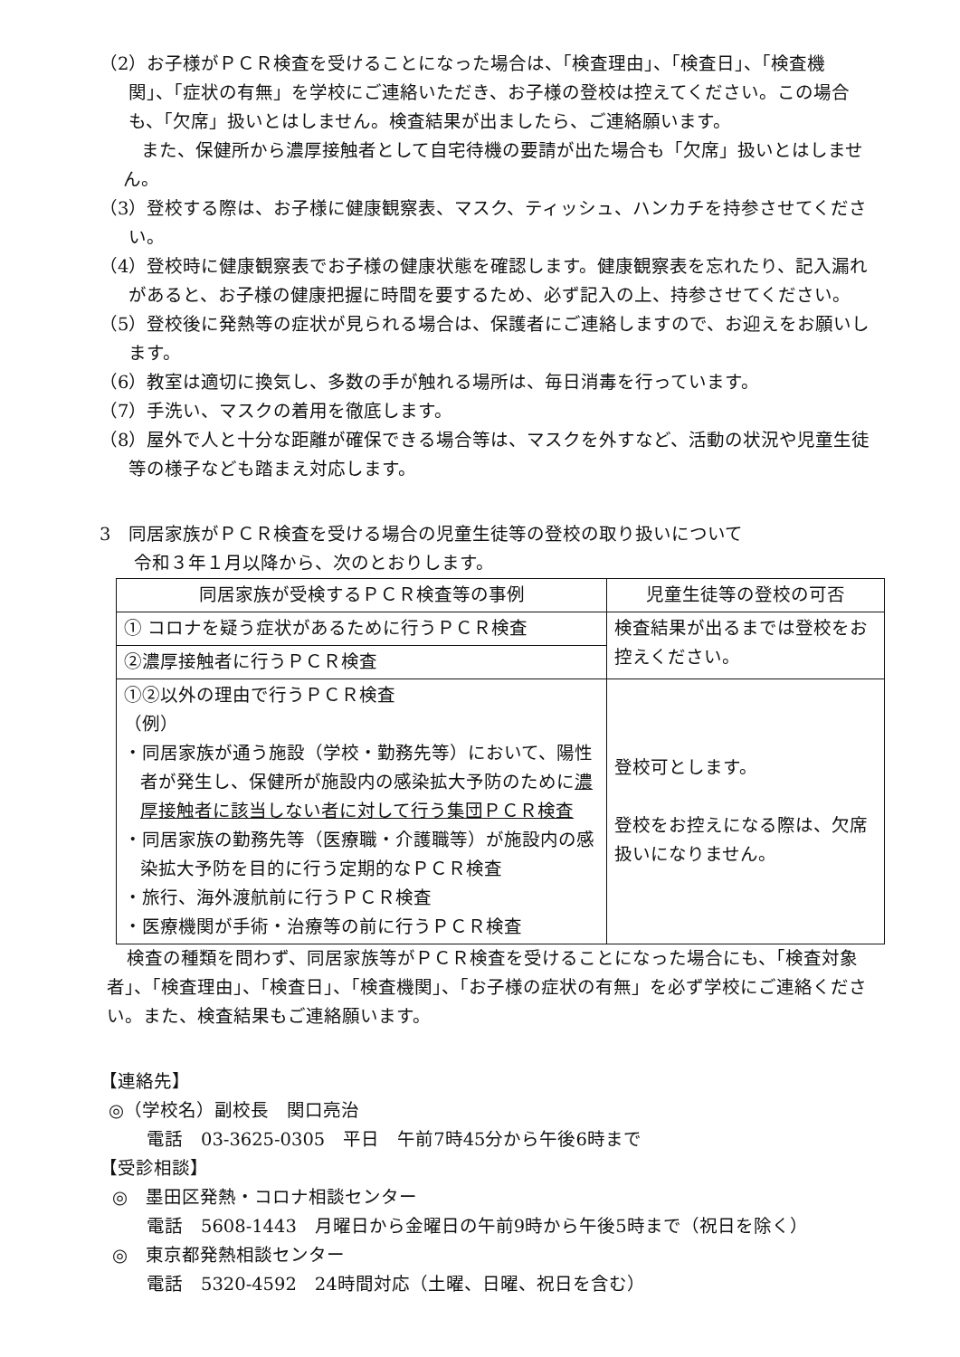（2）お子様がＰＣＲ検査を受けることになった場合は、「検査理由」、「検査日」、「検査機関」、「症状の有無」を学校にご連絡いただき、お子様の登校は控えてください。この場合も、「欠席」扱いとはしません。検査結果が出ましたら、ご連絡願います。
また、保健所から濃厚接触者として自宅待機の要請が出た場合も「欠席」扱いとはしません。
（3）登校する際は、お子様に健康観察表、マスク、ティッシュ、ハンカチを持参させてください。
（4）登校時に健康観察表でお子様の健康状態を確認します。健康観察表を忘れたり、記入漏れがあると、お子様の健康把握に時間を要するため、必ず記入の上、持参させてください。
（5）登校後に発熱等の症状が見られる場合は、保護者にご連絡しますので、お迎えをお願いします。
（6）教室は適切に換気し、多数の手が触れる場所は、毎日消毒を行っています。
（7）手洗い、マスクの着用を徹底します。
（8）屋外で人と十分な距離が確保できる場合等は、マスクを外すなど、活動の状況や児童生徒等の様子なども踏まえ対応します。
3　同居家族がＰＣＲ検査を受ける場合の児童生徒等の登校の取り扱いについて
令和３年１月以降から、次のとおりします。
| 同居家族が受検するＰＣＲ検査等の事例 | 児童生徒等の登校の可否 |
| --- | --- |
| ① コロナを疑う症状があるために行うＰＣＲ検査 | 検査結果が出るまでは登校をお控えください。 |
| ②濃厚接触者に行うＰＣＲ検査 | |
| ①②以外の理由で行うＰＣＲ検査 （例） ・同居家族が通う施設（学校・勤務先等）において、陽性者が発生し、保健所が施設内の感染拡大予防のために 濃厚接触者に該当しない者に対して行う集団ＰＣＲ検査 ・同居家族の勤務先等（医療職・介護職等）が施設内の感染拡大予防を目的に行う定期的なＰＣＲ検査 ・旅行、海外渡航前に行うＰＣＲ検査 ・医療機関が手術・治療等の前に行うＰＣＲ検査 | 登校可とします。 登校をお控えになる際は、欠席扱いになりません。 |
検査の種類を問わず、同居家族等がＰＣＲ検査を受けることになった場合にも、「検査対象者」、「検査理由」、「検査日」、「検査機関」、「お子様の症状の有無」を必ず学校にご連絡ください。また、検査結果もご連絡願います。
【連絡先】
◎（学校名）副校長　関口亮治
電話　03-3625-0305　平日　午前7時45分から午後6時まで
【受診相談】
◎　墨田区発熱・コロナ相談センター
電話　5608-1443　月曜日から金曜日の午前9時から午後5時まで（祝日を除く）
◎　東京都発熱相談センター
電話　5320-4592　24時間対応（土曜、日曜、祝日を含む）